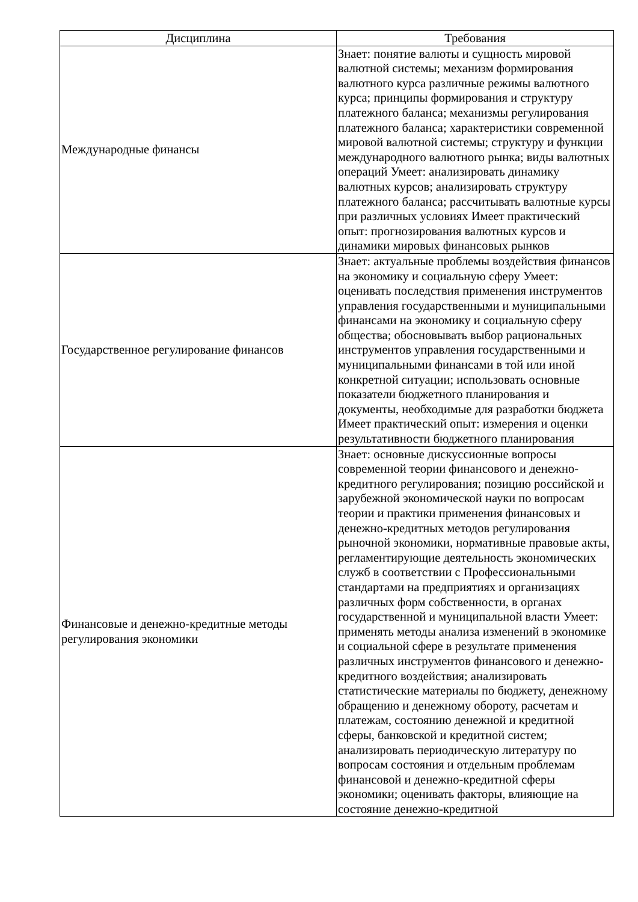| Дисциплина | Требования |
| --- | --- |
| Международные финансы | Знает: понятие валюты и сущность мировой валютной системы; механизм формирования валютного курса различные режимы валютного курса; принципы формирования и структуру платежного баланса; механизмы регулирования платежного баланса; характеристики современной мировой валютной системы; структуру и функции международного валютного рынка; виды валютных операций Умеет: анализировать динамику валютных курсов; анализировать структуру платежного баланса; рассчитывать валютные курсы при различных условиях Имеет практический опыт: прогнозирования валютных курсов и динамики мировых финансовых рынков |
| Государственное регулирование финансов | Знает: актуальные проблемы воздействия финансов на экономику и социальную сферу Умеет: оценивать последствия применения инструментов управления государственными и муниципальными финансами на экономику и социальную сферу общества; обосновывать выбор рациональных инструментов управления государственными и муниципальными финансами в той или иной конкретной ситуации; использовать основные показатели бюджетного планирования и документы, необходимые для разработки бюджета Имеет практический опыт: измерения и оценки результативности бюджетного планирования |
| Финансовые и денежно-кредитные методы регулирования экономики | Знает: основные дискуссионные вопросы современной теории финансового и денежно-кредитного регулирования; позицию российской и зарубежной экономической науки по вопросам теории и практики применения финансовых и денежно-кредитных методов регулирования рыночной экономики, нормативные правовые акты, регламентирующие деятельность экономических служб в соответствии с Профессиональными стандартами на предприятиях и организациях различных форм собственности, в органах государственной и муниципальной власти Умеет: применять методы анализа изменений в экономике и социальной сфере в результате применения различных инструментов финансового и денежно-кредитного воздействия; анализировать статистические материалы по бюджету, денежному обращению и денежному обороту, расчетам и платежам, состоянию денежной и кредитной сферы, банковской и кредитной систем; анализировать периодическую литературу по вопросам состояния и отдельным проблемам финансовой и денежно-кредитной сферы экономики; оценивать факторы, влияющие на состояние денежно-кредитной |